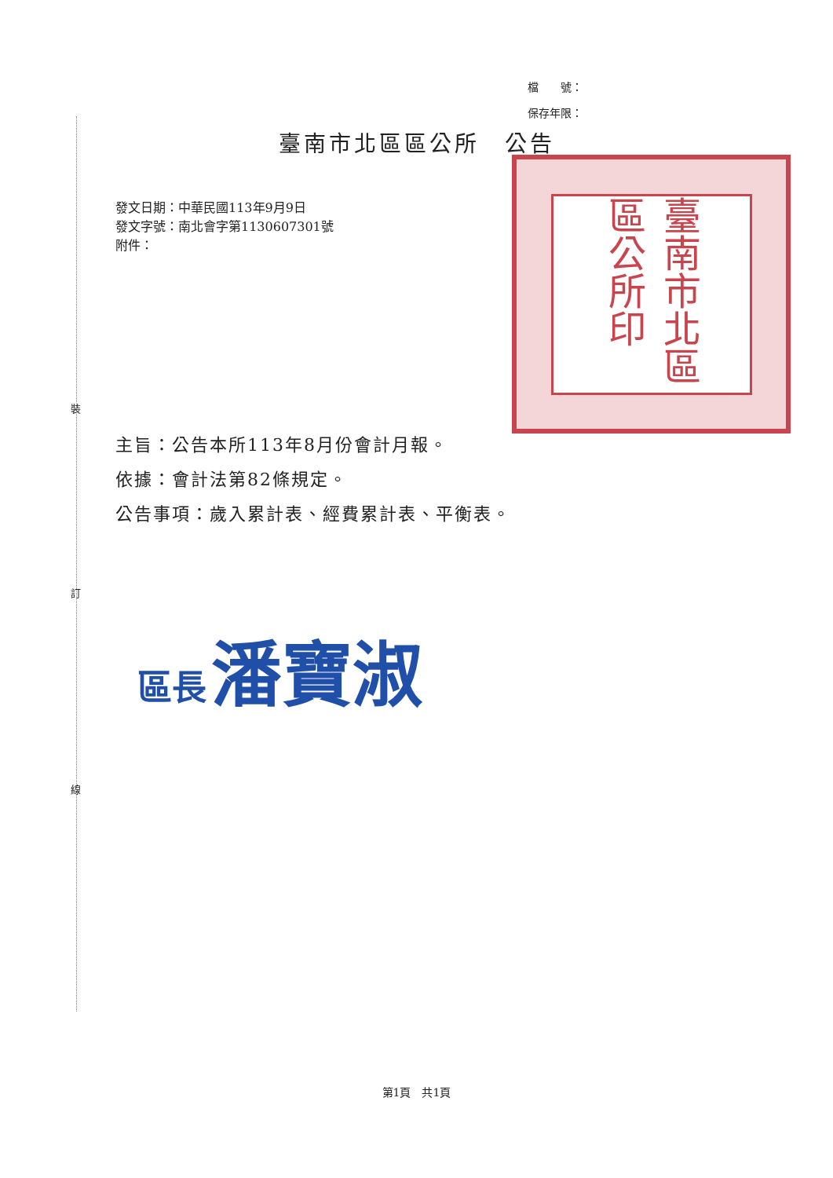裝
訂
線
檔　　號：
保存年限：
臺南市北區區公所　公告
臺南市北區區公所印
發文日期：中華民國113年9月9日
發文字號：南北會字第1130607301號
附件：
主旨：公告本所113年8月份會計月報。
依據：會計法第82條規定。
公告事項：歲入累計表、經費累計表、平衡表。
區長 潘寶淑
第1頁　共1頁